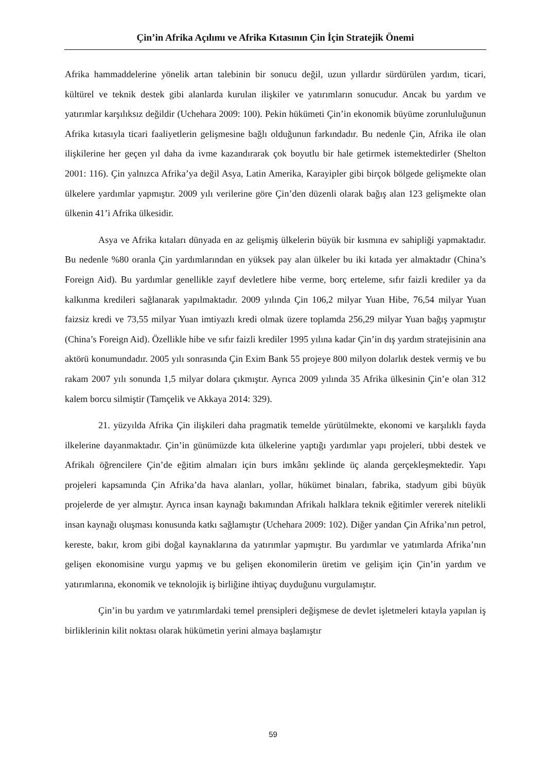Çin’in Afrika Açılımı ve Afrika Kıtasının Çin İçin Stratejik Önemi
Afrika hammaddelerine yönelik artan talebinin bir sonucu değil, uzun yıllardır sürdürülen yardım, ticari, kültürel ve teknik destek gibi alanlarda kurulan ilişkiler ve yatırımların sonucudur. Ancak bu yardım ve yatırımlar karşılıksız değildir (Uchehara 2009: 100). Pekin hükümeti Çin’in ekonomik büyüme zorunluluğunun Afrika kıtasıyla ticari faaliyetlerin gelişmesine bağlı olduğunun farkındadır. Bu nedenle Çin, Afrika ile olan ilişkilerine her geçen yıl daha da ivme kazandırarak çok boyutlu bir hale getirmek istemektedirler (Shelton 2001: 116). Çin yalnızca Afrika’ya değil Asya, Latin Amerika, Karayipler gibi birçok bölgede gelişmekte olan ülkelere yardımlar yapmıştır. 2009 yılı verilerine göre Çin’den düzenli olarak bağış alan 123 gelişmekte olan ülkenin 41’i Afrika ülkesidir.
Asya ve Afrika kıtaları dünyada en az gelişmiş ülkelerin büyük bir kısmına ev sahipliği yapmaktadır. Bu nedenle %80 oranla Çin yardımlarından en yüksek pay alan ülkeler bu iki kıtada yer almaktadır (China’s Foreign Aid). Bu yardımlar genellikle zayıf devletlere hibe verme, borç erteleme, sıfır faizli krediler ya da kalkınma kredileri sağlanarak yapılmaktadır. 2009 yılında Çin 106,2 milyar Yuan Hibe, 76,54 milyar Yuan faizsiz kredi ve 73,55 milyar Yuan imtiyazlı kredi olmak üzere toplamda 256,29 milyar Yuan bağış yapmıştır (China’s Foreign Aid). Özellikle hibe ve sıfır faizli krediler 1995 yılına kadar Çin’in dış yardım stratejisinin ana aktörü konumundadır. 2005 yılı sonrasında Çin Exim Bank 55 projeye 800 milyon dolarlık destek vermiş ve bu rakam 2007 yılı sonunda 1,5 milyar dolara çıkmıştır. Ayrıca 2009 yılında 35 Afrika ülkesinin Çin’e olan 312 kalem borcu silmiştir (Tamçelik ve Akkaya 2014: 329).
21. yüzyılda Afrika Çin ilişkileri daha pragmatik temelde yürütülmekte, ekonomi ve karşılıklı fayda ilkelerine dayanmaktadır. Çin’in günümüzde kıta ülkelerine yaptığı yardımlar yapı projeleri, tıbbi destek ve Afrikalı öğrencilere Çin’de eğitim almaları için burs imkânı şeklinde üç alanda gerçekleşmektedir. Yapı projeleri kapsamında Çin Afrika’da hava alanları, yollar, hükümet binaları, fabrika, stadyum gibi büyük projelerde de yer almıştır. Ayrıca insan kaynağı bakımından Afrikalı halklara teknik eğitimler vererek nitelikli insan kaynağı oluşması konusunda katkı sağlamıştır (Uchehara 2009: 102). Diğer yandan Çin Afrika’nın petrol, kereste, bakır, krom gibi doğal kaynaklarına da yatırımlar yapmıştır. Bu yardımlar ve yatımlarda Afrika’nın gelişen ekonomisine vurgu yapmış ve bu gelişen ekonomilerin üretim ve gelişim için Çin’in yardım ve yatırımlarına, ekonomik ve teknolojik iş birliğine ihtiyaç duyduğunu vurgulamıştır.
Çin’in bu yardım ve yatırımlardaki temel prensipleri değişmese de devlet işletmeleri kıtayla yapılan iş birliklerinin kilit noktası olarak hükümetin yerini almaya başlamıştır
59